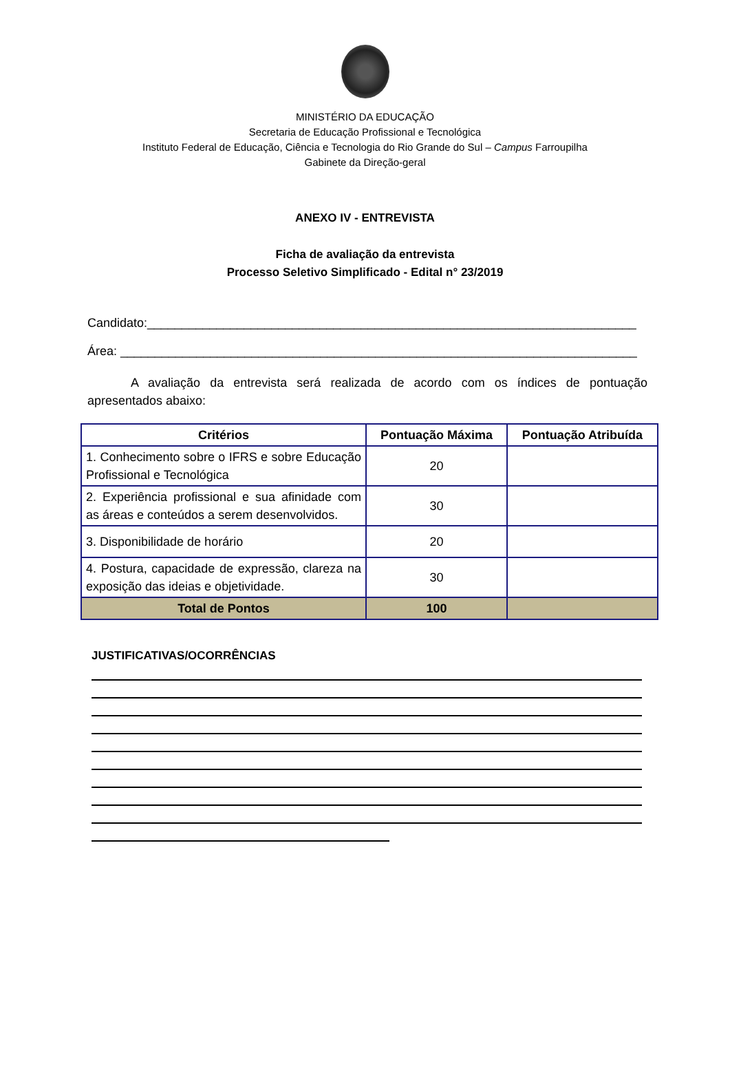MINISTÉRIO DA EDUCAÇÃO
Secretaria de Educação Profissional e Tecnológica
Instituto Federal de Educação, Ciência e Tecnologia do Rio Grande do Sul – Campus Farroupilha
Gabinete da Direção-geral
ANEXO IV - ENTREVISTA
Ficha de avaliação da entrevista
Processo Seletivo Simplificado - Edital n° 23/2019
Candidato:_______________________________________________________________________
Área: ___________________________________________________________________________
A avaliação da entrevista será realizada de acordo com os índices de pontuação apresentados abaixo:
| Critérios | Pontuação Máxima | Pontuação Atribuída |
| --- | --- | --- |
| 1. Conhecimento sobre o IFRS e sobre Educação Profissional e Tecnológica | 20 | |
| 2. Experiência profissional e sua afinidade com as áreas e conteúdos a serem desenvolvidos. | 30 | |
| 3. Disponibilidade de horário | 20 | |
| 4. Postura, capacidade de expressão, clareza na exposição das ideias e objetividade. | 30 | |
| Total de Pontos | 100 | |
JUSTIFICATIVAS/OCORRÊNCIAS